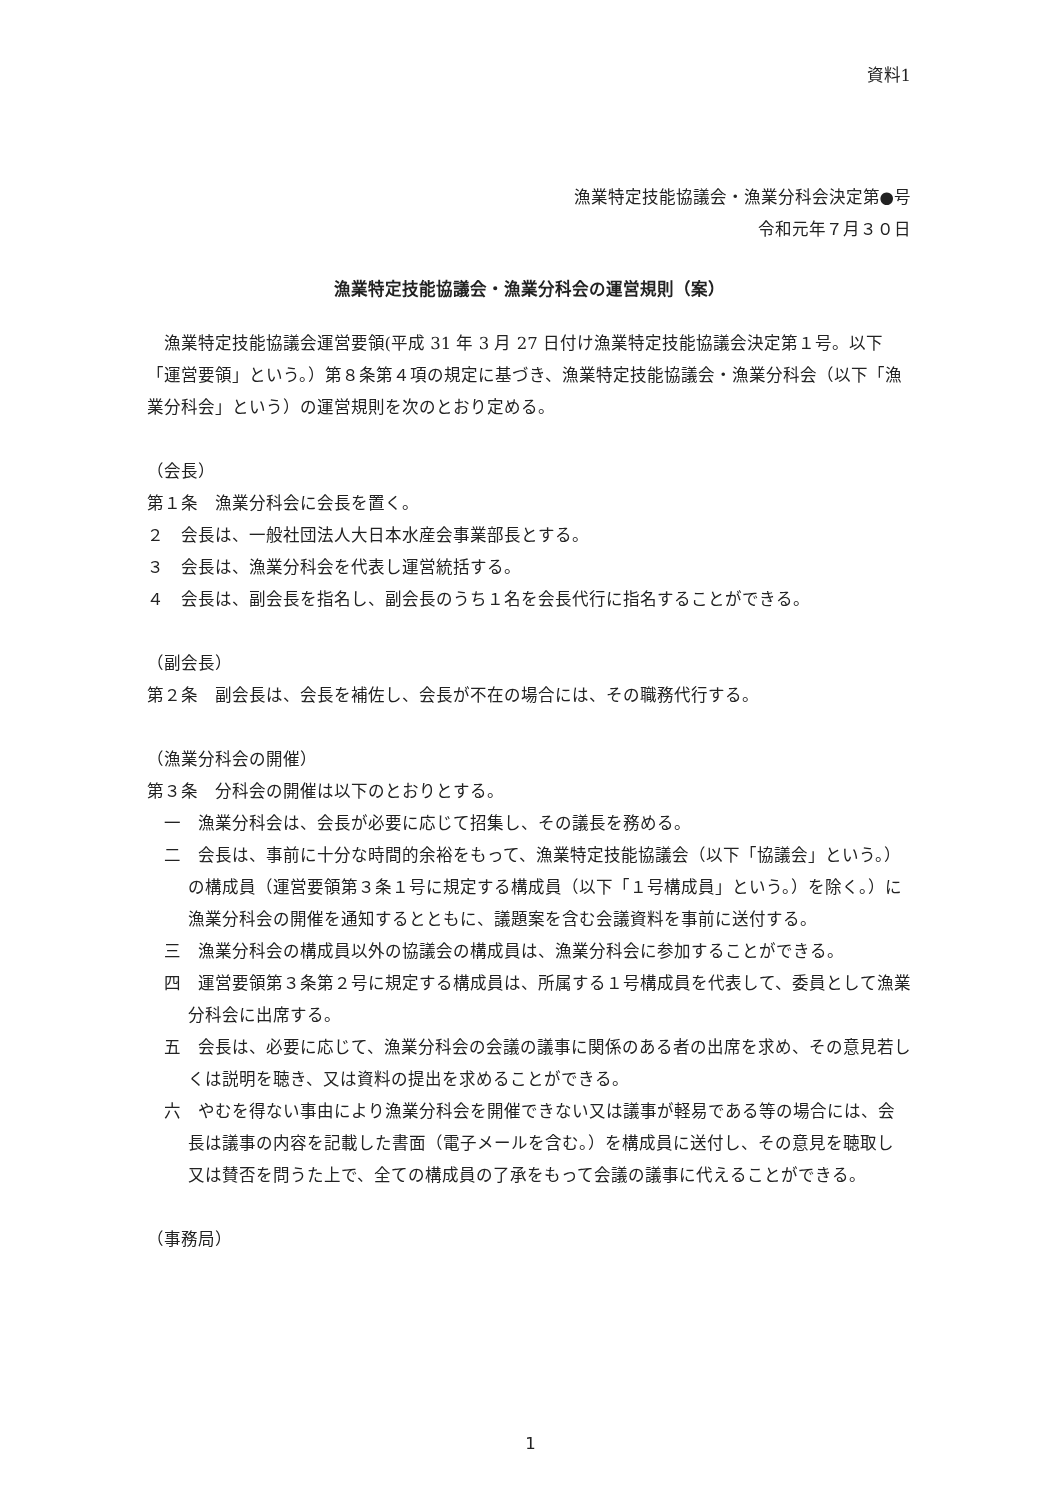資料1
漁業特定技能協議会・漁業分科会決定第●号
令和元年７月３０日
漁業特定技能協議会・漁業分科会の運営規則（案）
漁業特定技能協議会運営要領(平成 31 年 3 月 27 日付け漁業特定技能協議会決定第１号。以下「運営要領」という。）第８条第４項の規定に基づき、漁業特定技能協議会・漁業分科会（以下「漁業分科会」という）の運営規則を次のとおり定める。
（会長）
第１条　漁業分科会に会長を置く。
２　会長は、一般社団法人大日本水産会事業部長とする。
３　会長は、漁業分科会を代表し運営統括する。
４　会長は、副会長を指名し、副会長のうち１名を会長代行に指名することができる。
（副会長）
第２条　副会長は、会長を補佐し、会長が不在の場合には、その職務代行する。
（漁業分科会の開催）
第３条　分科会の開催は以下のとおりとする。
一　漁業分科会は、会長が必要に応じて招集し、その議長を務める。
二　会長は、事前に十分な時間的余裕をもって、漁業特定技能協議会（以下「協議会」という。）の構成員（運営要領第３条１号に規定する構成員（以下「１号構成員」という。）を除く。）に漁業分科会の開催を通知するとともに、議題案を含む会議資料を事前に送付する。
三　漁業分科会の構成員以外の協議会の構成員は、漁業分科会に参加することができる。
四　運営要領第３条第２号に規定する構成員は、所属する１号構成員を代表して、委員として漁業分科会に出席する。
五　会長は、必要に応じて、漁業分科会の会議の議事に関係のある者の出席を求め、その意見若しくは説明を聴き、又は資料の提出を求めることができる。
六　やむを得ない事由により漁業分科会を開催できない又は議事が軽易である等の場合には、会長は議事の内容を記載した書面（電子メールを含む。）を構成員に送付し、その意見を聴取し又は賛否を問うた上で、全ての構成員の了承をもって会議の議事に代えることができる。
（事務局）
1